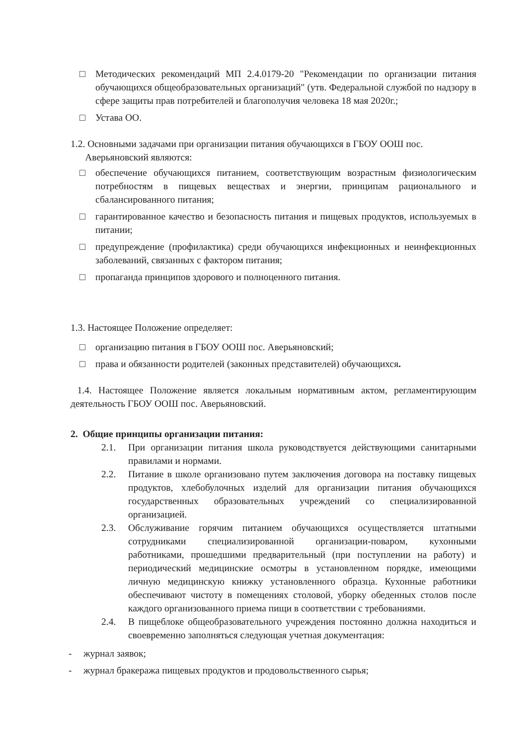□ Методических рекомендаций МП 2.4.0179-20 "Рекомендации по организации питания обучающихся общеобразовательных организаций" (утв. Федеральной службой по надзору в сфере защиты прав потребителей и благополучия человека 18 мая 2020г.;
□ Устава ОО.
1.2. Основными задачами при организации питания обучающихся в ГБОУ ООШ пос.
Аверьяновский являются:
□ обеспечение обучающихся питанием, соответствующим возрастным физиологическим потребностям в пищевых веществах и энергии, принципам рационального и сбалансированного питания;
□ гарантированное качество и безопасность питания и пищевых продуктов, используемых в питании;
□ предупреждение (профилактика) среди обучающихся инфекционных и неинфекционных заболеваний, связанных с фактором питания;
□ пропаганда принципов здорового и полноценного питания.
1.3. Настоящее Положение определяет:
□ организацию питания в ГБОУ ООШ пос. Аверьяновский;
□ права и обязанности родителей (законных представителей) обучающихся.
1.4. Настоящее Положение является локальным нормативным актом, регламентирующим деятельность ГБОУ ООШ пос. Аверьяновский.
2. Общие принципы организации питания:
2.1. При организации питания школа руководствуется действующими санитарными правилами и нормами.
2.2. Питание в школе организовано путем заключения договора на поставку пищевых продуктов, хлебобулочных изделий для организации питания обучающихся государственных образовательных учреждений со специализированной организацией.
2.3. Обслуживание горячим питанием обучающихся осуществляется штатными сотрудниками специализированной организации-поваром, кухонными работниками, прошедшими предварительный (при поступлении на работу) и периодический медицинские осмотры в установленном порядке, имеющими личную медицинскую книжку установленного образца. Кухонные работники обеспечивают чистоту в помещениях столовой, уборку обеденных столов после каждого организованного приема пищи в соответствии с требованиями.
2.4. В пищеблоке общеобразовательного учреждения постоянно должна находиться и своевременно заполняться следующая учетная документация:
- журнал заявок;
- журнал бракеража пищевых продуктов и продовольственного сырья;